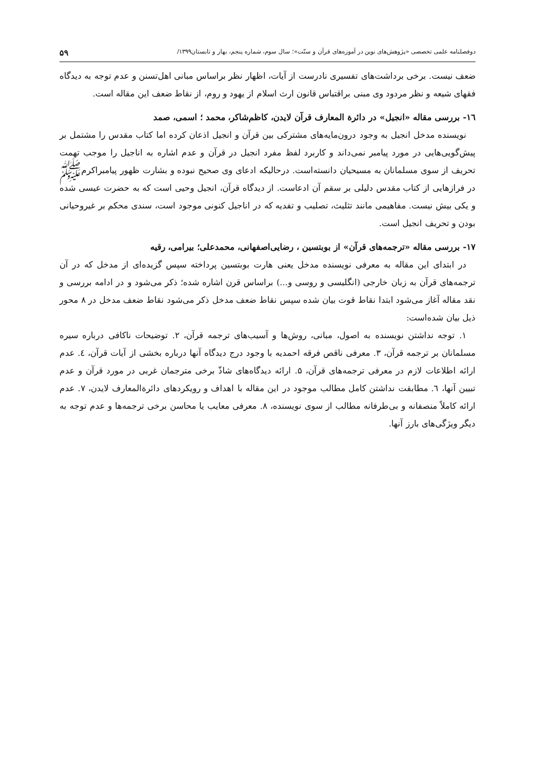دوفصلنامه علمی تخصصی «پژوهش‌های نوین در آموزه‌های قرآن و سنّت»؛ سال سوم، شماره پنجم، بهار و تابستان۱۳۹۹/ ۵۹
ضعف نیست. برخی برداشت‌های تفسیری نادرست از آیات، اظهار نظر براساس مبانی اهل‌تسنن و عدم توجه به دیدگاه فقهای شیعه و نظر مردود وی مبنی براقتباس قانون ارث اسلام از یهود و روم، از نقاط ضعف این مقاله است.
۱٦- بررسی مقاله «انجیل» در دائرة المعارف قرآن لایدن، کاظم‌شاکر، محمد ؛ اسمی، صمد
نویسنده مدخل انجیل به وجود درون‌مایه‌های مشترکی بین قرآن و انجیل اذعان کرده اما کتاب مقدس را مشتمل بر پیش‌گویی‌هایی در مورد پیامبر نمی‌داند و کاربرد لفظ مفرد انجیل در قرآن و عدم اشاره به اناجیل را موجب تهمت تحریف از سوی مسلمانان به مسیحیان دانسته‌است. درحالیکه ادعای وی صحیح نبوده و بشارت ظهور پیامبراکرمﷺ در فرازهایی از کتاب مقدس دلیلی بر سقم آن ادعاست. از دیدگاه قرآن، انجیل وحیی است که به حضرت عیسی شده و یکی بیش نیست. مفاهیمی مانند تثلیث، تصلیب و تفدیه که در اناجیل کنونی موجود است، سندی محکم بر غیروحیانی بودن و تحریف انجیل است.
۱۷- بررسی مقاله «ترجمه‌های قرآن» از بوبتسین ، رضایی‌اصفهانی، محمدعلی؛ بیرامی، رقیه
در ابتدای این مقاله به معرفی نویسنده مدخل یعنی هارت بوبتسین پرداخته سپس گزیده‌ای از مدخل که در آن ترجمه‌های قرآن به زبان خارجی (انگلیسی و روسی و...) براساس قرن اشاره شده؛ ذکر می‌شود و در ادامه بررسی و نقد مقاله آغاز می‌شود ابتدا نقاط قوت بیان شده سپس نقاط ضعف مدخل ذکر می‌شود نقاط ضعف مدخل در ۸ محور ذیل بیان شده‌است:
۱. توجه نداشتن نویسنده به اصول، مبانی، روش‌ها و آسیب‌های ترجمه قرآن، ۲. توضیحات ناکافی درباره سیره مسلمانان بر ترجمه قرآن، ۳. معرفی ناقص فرقه احمدیه با وجود درج دیدگاه آنها درباره بخشی از آیات قرآن، ٤. عدم ارائه اطلاعات لازم در معرفی ترجمه‌های قرآن، ۵. ارائه دیدگاه‌های شاذّ برخی مترجمان غربی در مورد قرآن و عدم تبیین آنها، ٦. مطابقت نداشتن کامل مطالب موجود در این مقاله با اهداف و رویکردهای دائرةالمعارف لایدن، ۷. عدم ارائه کاملاً منصفانه و بی‌طرفانه مطالب از سوی نویسنده، ۸. معرفی معایب یا محاسن برخی ترجمه‌ها و عدم توجه به دیگر ویژگی‌های بارز آنها.